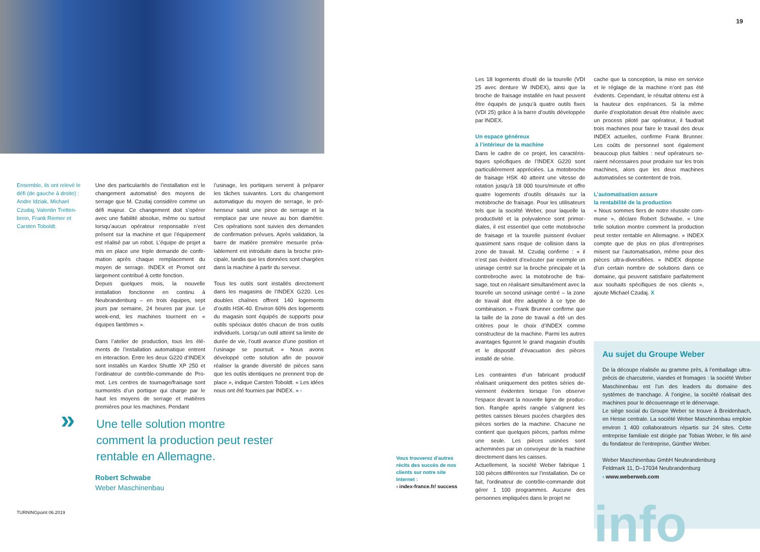19
Ensemble, ils ont relevé le défi (de gauche à droite) : Andre Idziak, Michael Czudaj, Valentin Tretten­brein, Frank Riemer et Carsten Toboldt.
Une des particularités de l’installation est le changement automatisé des moyens de serrage que M. Czudaj considère comme un défi majeur. Ce changement doit s’opérer avec une fiabilité absolue, même ou surtout lorsqu’aucun opérateur responsable n’est présent sur la machine et que l’équipement est réalisé par un robot. L’équipe de projet a mis en place une triple demande de confir­mation après chaque remplacement du moyen de serrage. INDEX et Promot ont largement contribué à cette fonction.
Depuis quelques mois, la nouvelle installation fonctionne en continu à Neubrandenburg – en trois équipes, sept jours par semaine, 24 heures par jour. Le week-end, les machines tournent en « équipes fantômes ».
Dans l’atelier de production, tous les élé­ments de l’installation automatique entrent en interaction. Entre les deux G220 d’INDEX sont installés un Kardex Shuttle XP 250 et l’ordinateur de contrôle-commande de Pro­mot. Les centres de tournage/fraisage sont surmontés d’un portique qui charge par le haut les moyens de serrage et matières premières pour les machines. Pendant
l’usinage, les portiques servent à préparer les tâches suivantes. Lors du changement automatique du moyen de serrage, le pré­henseur saisit une pince de serrage et la remplace par une neuve au bon diamètre. Ces opérations sont suivies des demandes de confirmation prévues. Après validation, la barre de matière première mesurée préa­lablement est introduite dans la broche prin­cipale, tandis que les données sont chargées dans la machine à partir du serveur.
Tous les outils sont installés directement dans les magasins de l’INDEX G220. Les doubles chaînes offrent 140 logements d’outils HSK-40. Environ 60% des loge­ments du magasin sont équipés de sup­ports pour outils spéciaux dotés chacun de trois outils individuels. Lorsqu’un outil at­teint sa limite de durée de vie, l’outil avance d’une position et l’usinage se poursuit. « Nous avons développé cette solution afin de pouvoir réaliser la grande diversité de pièces sans que les outils identiques ne prennent trop de place », indique Carsten Toboldt. « Les idées nous ont été fournies par INDEX. » ›
»
Une telle solution montre comment la production peut rester rentable en Allemagne.
Robert Schwabe
Weber Maschinenbau
TURNINGpoint 06.2019
Vous trouverez d'autres récits des succès de nos clients sur notre site Internet :
› index-france.fr/ success
Les 18 logements d'outil de la tourelle (VDI 25 avec denture W INDEX), ainsi que la broche de fraisage installée en haut peuvent être équipés de jusqu’à quatre outils fixes (VDI 25) grâce à la barre d’outils développée par INDEX.
Un espace généreux
à l’intérieur de la machine
Dans le cadre de ce projet, les caractéris­tiques spécifiques de l’INDEX G220 sont particulièrement appréciées. La motobroche de fraisage HSK 40 atteint une vitesse de rotation jusqu'à 18 000 tours/minute et offre quatre logements d’outils désaxés sur la motobroche de fraisage. Pour les utilisateurs tels que la société Weber, pour laquelle la productivité et la polyvalence sont primor­diales, il est essentiel que cette motobroche de fraisage et la tourelle puissent évoluer quasiment sans risque de collision dans la zone de travail. M. Czudaj confirme : « il n’est pas évident d’exécuter par exemple un usi­nage centré sur la broche principale et la contrebroche avec la motobroche de frai­sage, tout en réalisant simultanément avec la tourelle un second usinage centré – la zone de travail doit être adaptée à ce type de combinaison. » Frank Brunner confirme que la taille de la zone de travail a été un des critères pour le choix d’INDEX comme constructeur de la machine. Parmi les autres avantages figurent le grand magasin d’outils et le dispositif d'évacuation des pièces installé de série.
Les contraintes d’un fabricant productif réalisant uniquement des petites séries de­viennent évidentes lorsque l’on observe l'espace devant la nouvelle ligne de produc­tion. Rangée après rangée s’alignent les petites caisses bleues pucées chargées des pièces sorties de la machine. Chacune ne contient que quelques pièces, parfois même une seule. Les pièces usinées sont acheminées par un convoyeur de la machine directement dans les caisses.
Actuellement, la société Weber fabrique 1 100 pièces différentes sur l’installation. De ce fait, l'ordinateur de contrôle-commande doit gérer 1 100 programmes. Aucune des personnes impliquées dans le projet ne
cache que la conception, la mise en service et le réglage de la machine n’ont pas été évidents. Cependant, le résultat obtenu est à la hauteur des espérances. Si la même durée d’exploitation devait être réalisée avec un process piloté par opérateur, il fau­drait trois machines pour faire le travail des deux INDEX actuelles, confirme Frank Brunner. Les coûts de personnel sont également beaucoup plus faibles : neuf opérateurs se­raient nécessaires pour produire sur les trois machines, alors que les deux machines automatisées se contentent de trois.
L’automatisation assure
la rentabilité de la production
« Nous sommes fiers de notre réussite com­mune », déclare Robert Schwabe. « Une telle solution montre comment la production peut rester rentable en Allemagne. » INDEX compte que de plus en plus d’entreprises misent sur l’automatisation, même pour des pièces ultra-diversifiées. « INDEX dispose d’un certain nombre de solutions dans ce domaine, qui peuvent satisfaire parfaitement aux souhaits spécifiques de nos clients », ajoute Michael Czudaj. X
info
Au sujet du Groupe Weber
De la découpe réalisée au gramme près, à l’embal­lage ultra-précis de charcuterie, viandes et fromages : la société Weber Maschinenbau est l’un des leaders du domaine des systèmes de tranchage. À l’origine, la société réalisait des machines pour le découennage et le dénervage.
Le siège social du Groupe Weber se trouve à Breiden­bach, en Hesse centrale. La société Weber Maschinen­bau emploie environ 1 400 collaborateurs répartis sur 24 sites. Cette entreprise familiale est dirigée par Tobias Weber, le fils ainé du fondateur de l’entreprise, Günther Weber.
Weber Maschinenbau GmbH Neubrandenburg
Feldmark 11, D–17034 Neubrandenburg
› www.weberweb.com